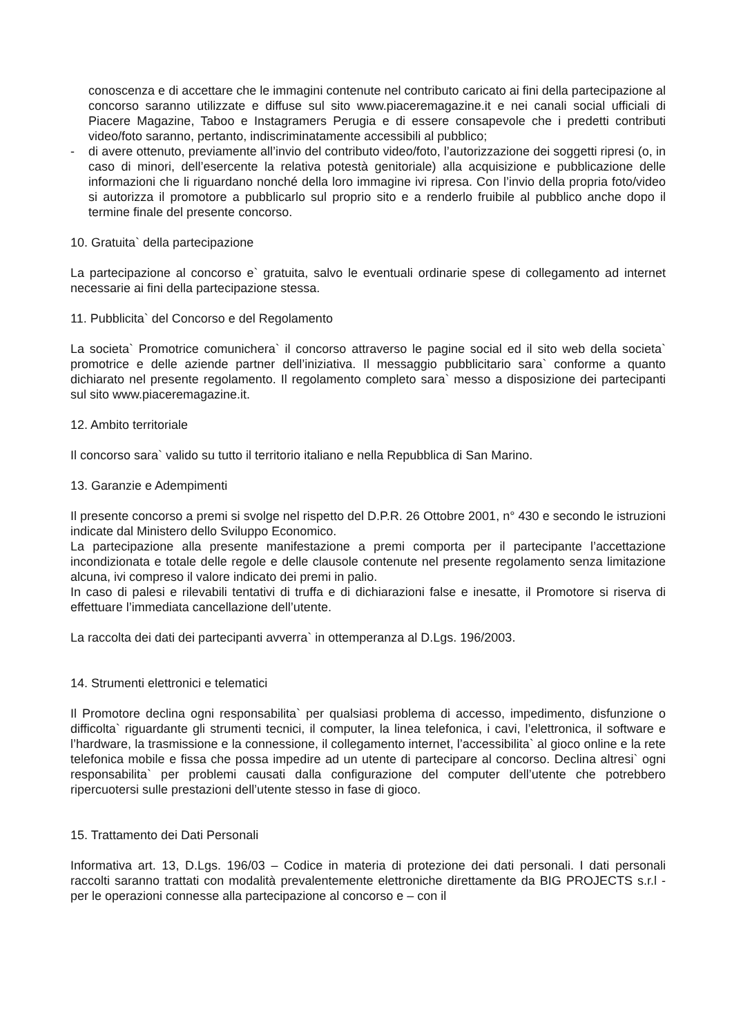conoscenza e di accettare che le immagini contenute nel contributo caricato ai fini della partecipazione al concorso saranno utilizzate e diffuse sul sito www.piaceremagazine.it e nei canali social ufficiali di Piacere Magazine, Taboo e Instagramers Perugia e di essere consapevole che i predetti contributi video/foto saranno, pertanto, indiscriminatamente accessibili al pubblico;
- di avere ottenuto, previamente all’invio del contributo video/foto, l’autorizzazione dei soggetti ripresi (o, in caso di minori, dell’esercente la relativa potestà genitoriale) alla acquisizione e pubblicazione delle informazioni che li riguardano nonché della loro immagine ivi ripresa. Con l’invio della propria foto/video si autorizza il promotore a pubblicarlo sul proprio sito e a renderlo fruibile al pubblico anche dopo il termine finale del presente concorso.
10. Gratuita` della partecipazione
La partecipazione al concorso e` gratuita, salvo le eventuali ordinarie spese di collegamento ad internet necessarie ai fini della partecipazione stessa.
11. Pubblicita` del Concorso e del Regolamento
La societa` Promotrice comunichera` il concorso attraverso le pagine social ed il sito web della societa` promotrice e delle aziende partner dell’iniziativa. Il messaggio pubblicitario sara` conforme a quanto dichiarato nel presente regolamento. Il regolamento completo sara` messo a disposizione dei partecipanti sul sito www.piaceremagazine.it.
12. Ambito territoriale
Il concorso sara` valido su tutto il territorio italiano e nella Repubblica di San Marino.
13. Garanzie e Adempimenti
Il presente concorso a premi si svolge nel rispetto del D.P.R. 26 Ottobre 2001, n° 430 e secondo le istruzioni indicate dal Ministero dello Sviluppo Economico.
La partecipazione alla presente manifestazione a premi comporta per il partecipante l’accettazione incondizionata e totale delle regole e delle clausole contenute nel presente regolamento senza limitazione alcuna, ivi compreso il valore indicato dei premi in palio.
In caso di palesi e rilevabili tentativi di truffa e di dichiarazioni false e inesatte, il Promotore si riserva di effettuare l’immediata cancellazione dell’utente.
La raccolta dei dati dei partecipanti avverra` in ottemperanza al D.Lgs. 196/2003.
14. Strumenti elettronici e telematici
Il Promotore declina ogni responsabilita` per qualsiasi problema di accesso, impedimento, disfunzione o difficolta` riguardante gli strumenti tecnici, il computer, la linea telefonica, i cavi, l’elettronica, il software e l’hardware, la trasmissione e la connessione, il collegamento internet, l’accessibilita` al gioco online e la rete telefonica mobile e fissa che possa impedire ad un utente di partecipare al concorso. Declina altresi` ogni responsabilita` per problemi causati dalla configurazione del computer dell’utente che potrebbero ripercuotersi sulle prestazioni dell’utente stesso in fase di gioco.
15. Trattamento dei Dati Personali
Informativa art. 13, D.Lgs. 196/03 – Codice in materia di protezione dei dati personali. I dati personali raccolti saranno trattati con modalità prevalentemente elettroniche direttamente da BIG PROJECTS s.r.l - per le operazioni connesse alla partecipazione al concorso e – con il